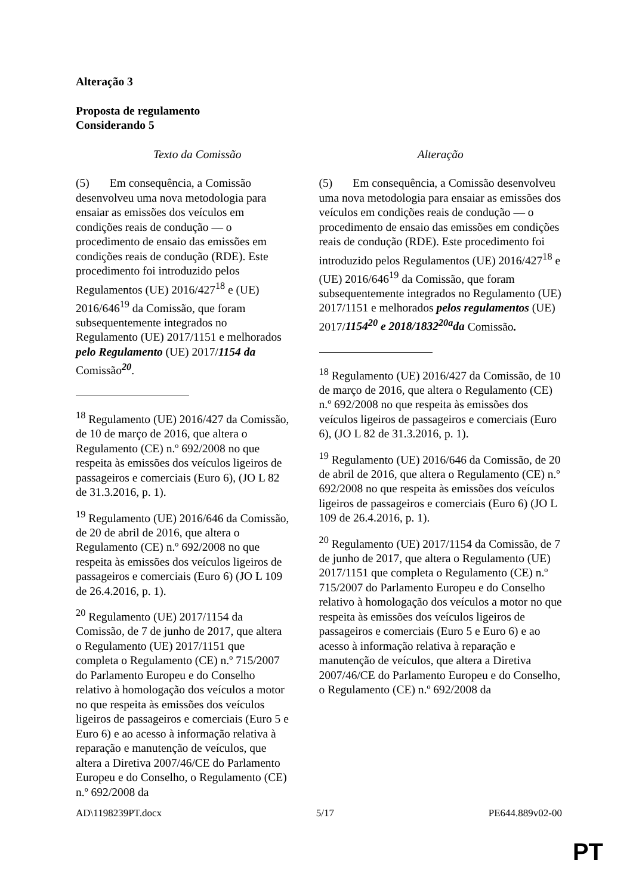Alteração 3
Proposta de regulamento
Considerando 5
| Texto da Comissão | Alteração |
| --- | --- |
| (5) Em consequência, a Comissão desenvolveu uma nova metodologia para ensaiar as emissões dos veículos em condições reais de condução — o procedimento de ensaio das emissões em condições reais de condução (RDE). Este procedimento foi introduzido pelos Regulamentos (UE) 2016/427<sup>18</sup> e (UE) 2016/646<sup>19</sup> da Comissão, que foram subsequentemente integrados no Regulamento (UE) 2017/1151 e melhorados pelo Regulamento (UE) 2017/ 1154 da Comissão <sup>20</sup> . <sup>18</sup> Regulamento (UE) 2016/427 da Comissão, de 10 de março de 2016, que altera o Regulamento (CE) n.º 692/2008 no que respeita às emissões dos veículos ligeiros de passageiros e comerciais (Euro 6), (JO L 82 de 31.3.2016, p. 1). <sup>19</sup> Regulamento (UE) 2016/646 da Comissão, de 20 de abril de 2016, que altera o Regulamento (CE) n.º 692/2008 no que respeita às emissões dos veículos ligeiros de passageiros e comerciais (Euro 6) (JO L 109 de 26.4.2016, p. 1). <sup>20</sup> Regulamento (UE) 2017/1154 da Comissão, de 7 de junho de 2017, que altera o Regulamento (UE) 2017/1151 que completa o Regulamento (CE) n.º 715/2007 do Parlamento Europeu e do Conselho relativo à homologação dos veículos a motor no que respeita às emissões dos veículos ligeiros de passageiros e comerciais (Euro 5 e Euro 6) e ao acesso à informação relativa à reparação e manutenção de veículos, que altera a Diretiva 2007/46/CE do Parlamento Europeu e do Conselho, o Regulamento (CE) n.º 692/2008 da | (5) Em consequência, a Comissão desenvolveu uma nova metodologia para ensaiar as emissões dos veículos em condições reais de condução — o procedimento de ensaio das emissões em condições reais de condução (RDE). Este procedimento foi introduzido pelos Regulamentos (UE) 2016/427<sup>18</sup> e (UE) 2016/646<sup>19</sup> da Comissão, que foram subsequentemente integrados no Regulamento (UE) 2017/1151 e melhorados pelos regulamentos (UE) 2017/ 1154<sup>20</sup> e 2018/1832<sup>20a</sup>da Comissão . <sup>18</sup> Regulamento (UE) 2016/427 da Comissão, de 10 de março de 2016, que altera o Regulamento (CE) n.º 692/2008 no que respeita às emissões dos veículos ligeiros de passageiros e comerciais (Euro 6), (JO L 82 de 31.3.2016, p. 1). <sup>19</sup> Regulamento (UE) 2016/646 da Comissão, de 20 de abril de 2016, que altera o Regulamento (CE) n.º 692/2008 no que respeita às emissões dos veículos ligeiros de passageiros e comerciais (Euro 6) (JO L 109 de 26.4.2016, p. 1). <sup>20</sup> Regulamento (UE) 2017/1154 da Comissão, de 7 de junho de 2017, que altera o Regulamento (UE) 2017/1151 que completa o Regulamento (CE) n.º 715/2007 do Parlamento Europeu e do Conselho relativo à homologação dos veículos a motor no que respeita às emissões dos veículos ligeiros de passageiros e comerciais (Euro 5 e Euro 6) e ao acesso à informação relativa à reparação e manutenção de veículos, que altera a Diretiva 2007/46/CE do Parlamento Europeu e do Conselho, o Regulamento (CE) n.º 692/2008 da |
AD\1198239PT.docx 5/17 PE644.889v02-00
PT